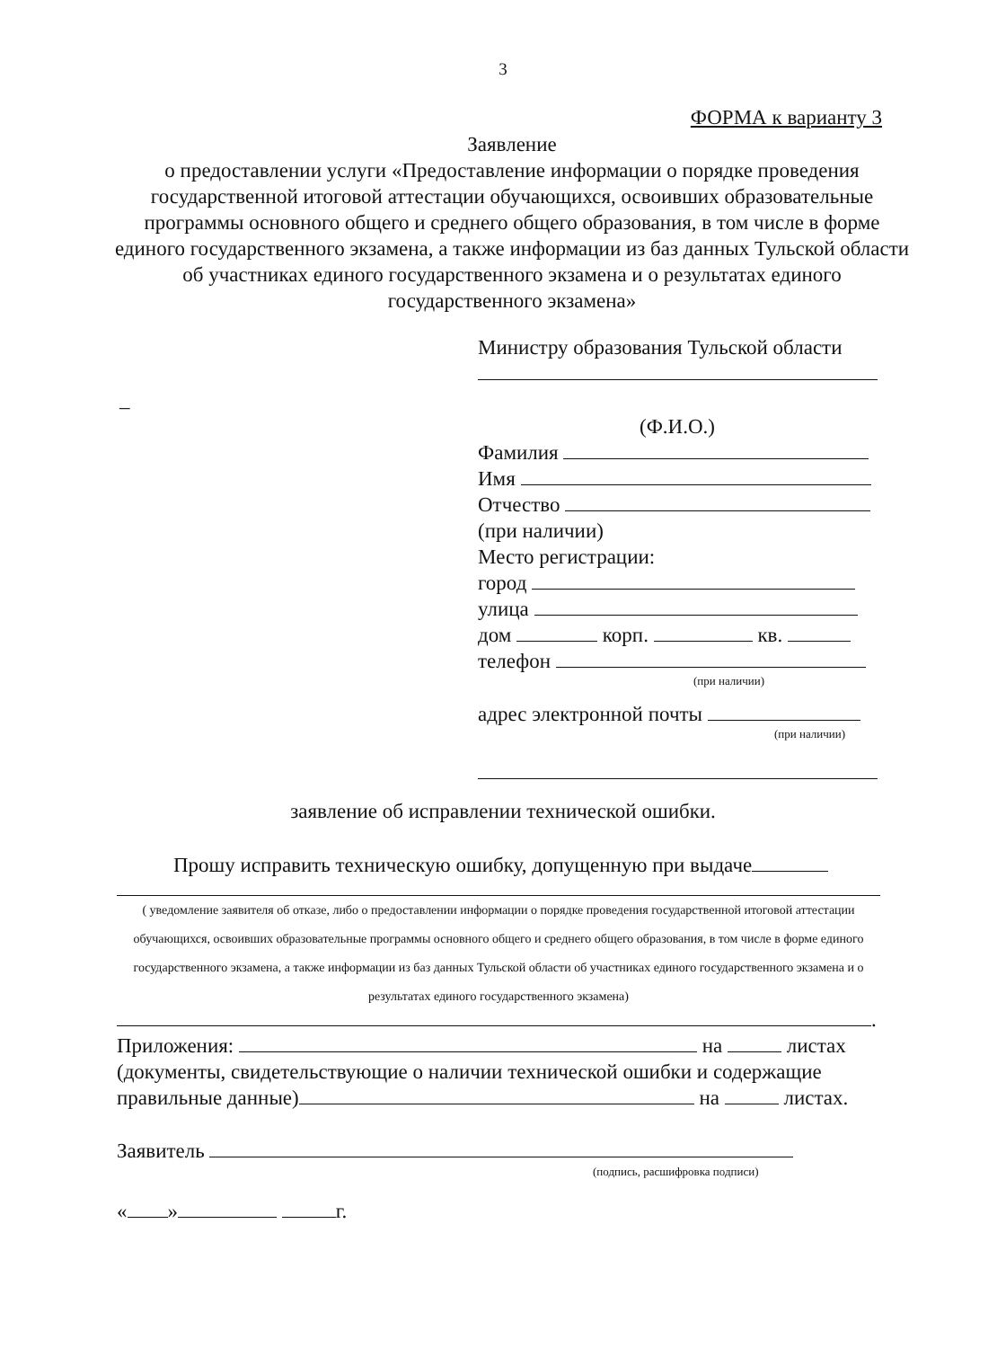3
ФОРМА к варианту 3
Заявление
о предоставлении услуги «Предоставление информации о порядке проведения государственной итоговой аттестации обучающихся, освоивших образовательные программы основного общего и среднего общего образования, в том числе в форме единого государственного экзамена, а также информации из баз данных Тульской области об участниках единого государственного экзамена и о результатах единого государственного экзамена»
Министру образования Тульской области
–
(Ф.И.О.)
Фамилия
Имя
Отчество
(при наличии)
Место регистрации:
город
улица
дом корп. кв.
телефон
(при наличии)
адрес электронной почты
(при наличии)
заявление об исправлении технической ошибки.
Прошу исправить техническую ошибку, допущенную при выдаче
( уведомление заявителя об отказе, либо о предоставлении информации о порядке проведения государственной итоговой аттестации обучающихся, освоивших образовательные программы основного общего и среднего общего образования, в том числе в форме единого государственного экзамена, а также информации из баз данных Тульской области об участниках единого государственного экзамена и о результатах единого государственного экзамена)
.
Приложения: на листах
(документы, свидетельствующие о наличии технической ошибки и содержащие правильные данные) на листах.
Заявитель
(подпись, расшифровка подписи)
« » г.